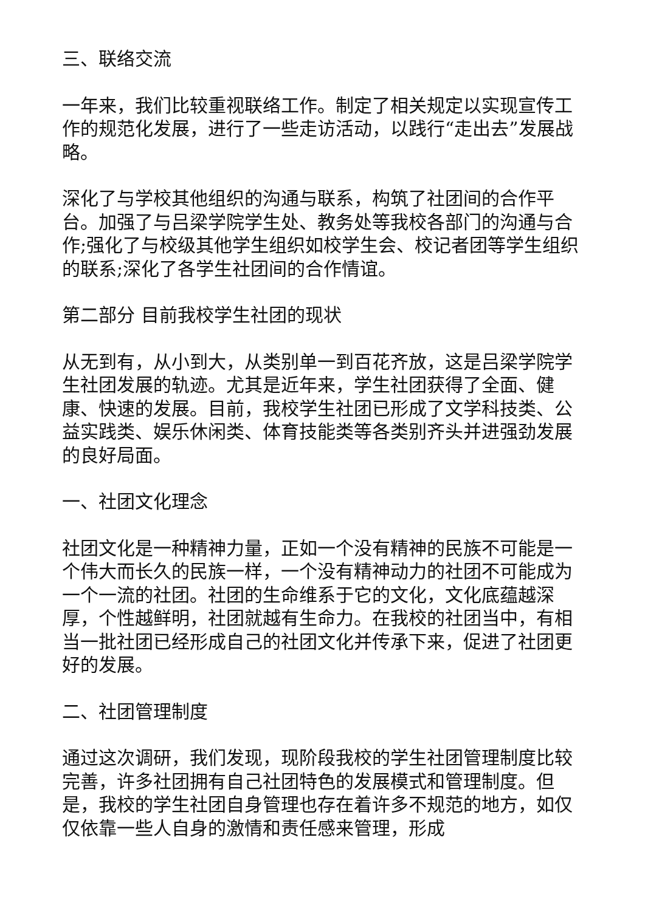三、联络交流
一年来，我们比较重视联络工作。制定了相关规定以实现宣传工作的规范化发展，进行了一些走访活动，以践行“走出去”发展战略。
深化了与学校其他组织的沟通与联系，构筑了社团间的合作平台。加强了与吕梁学院学生处、教务处等我校各部门的沟通与合作;强化了与校级其他学生组织如校学生会、校记者团等学生组织的联系;深化了各学生社团间的合作情谊。
第二部分 目前我校学生社团的现状
从无到有，从小到大，从类别单一到百花齐放，这是吕梁学院学生社团发展的轨迹。尤其是近年来，学生社团获得了全面、健康、快速的发展。目前，我校学生社团已形成了文学科技类、公益实践类、娱乐休闲类、体育技能类等各类别齐头并进强劲发展的良好局面。
一、社团文化理念
社团文化是一种精神力量，正如一个没有精神的民族不可能是一个伟大而长久的民族一样，一个没有精神动力的社团不可能成为一个一流的社团。社团的生命维系于它的文化，文化底蕴越深厚，个性越鲜明，社团就越有生命力。在我校的社团当中，有相当一批社团已经形成自己的社团文化并传承下来，促进了社团更好的发展。
二、社团管理制度
通过这次调研，我们发现，现阶段我校的学生社团管理制度比较完善，许多社团拥有自己社团特色的发展模式和管理制度。但是，我校的学生社团自身管理也存在着许多不规范的地方，如仅仅依靠一些人自身的激情和责任感来管理，形成